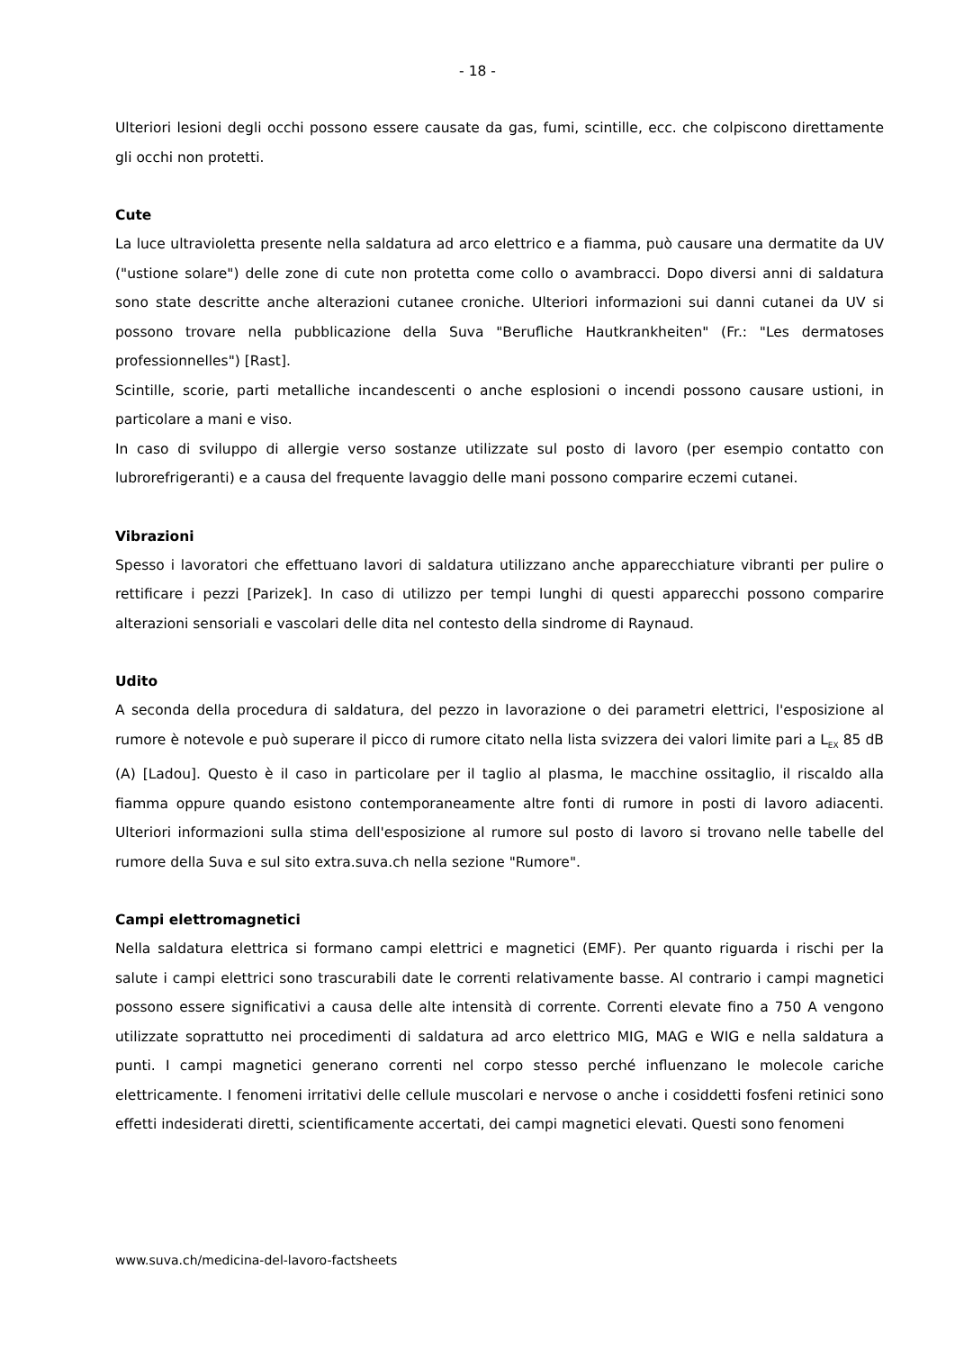- 18 -
Ulteriori lesioni degli occhi possono essere causate da gas, fumi, scintille, ecc. che colpiscono direttamente gli occhi non protetti.
Cute
La luce ultravioletta presente nella saldatura ad arco elettrico e a fiamma, può causare una dermatite da UV ("ustione solare") delle zone di cute non protetta come collo o avambracci. Dopo diversi anni di saldatura sono state descritte anche alterazioni cutanee croniche. Ulteriori informazioni sui danni cutanei da UV si possono trovare nella pubblicazione della Suva "Berufliche Hautkrankheiten" (Fr.: "Les dermatoses professionnelles") [Rast].
Scintille, scorie, parti metalliche incandescenti o anche esplosioni o incendi possono causare ustioni, in particolare a mani e viso.
In caso di sviluppo di allergie verso sostanze utilizzate sul posto di lavoro (per esempio contatto con lubrorefrigeranti) e a causa del frequente lavaggio delle mani possono comparire eczemi cutanei.
Vibrazioni
Spesso i lavoratori che effettuano lavori di saldatura utilizzano anche apparecchiature vibranti per pulire o rettificare i pezzi [Parizek]. In caso di utilizzo per tempi lunghi di questi apparecchi possono comparire alterazioni sensoriali e vascolari delle dita nel contesto della sindrome di Raynaud.
Udito
A seconda della procedura di saldatura, del pezzo in lavorazione o dei parametri elettrici, l'esposizione al rumore è notevole e può superare il picco di rumore citato nella lista svizzera dei valori limite pari a L<sub>EX</sub> 85 dB (A) [Ladou]. Questo è il caso in particolare per il taglio al plasma, le macchine ossitaglio, il riscaldo alla fiamma oppure quando esistono contemporaneamente altre fonti di rumore in posti di lavoro adiacenti. Ulteriori informazioni sulla stima dell'esposizione al rumore sul posto di lavoro si trovano nelle tabelle del rumore della Suva e sul sito extra.suva.ch nella sezione "Rumore".
Campi elettromagnetici
Nella saldatura elettrica si formano campi elettrici e magnetici (EMF). Per quanto riguarda i rischi per la salute i campi elettrici sono trascurabili date le correnti relativamente basse. Al contrario i campi magnetici possono essere significativi a causa delle alte intensità di corrente. Correnti elevate fino a 750 A vengono utilizzate soprattutto nei procedimenti di saldatura ad arco elettrico MIG, MAG e WIG e nella saldatura a punti. I campi magnetici generano correnti nel corpo stesso perché influenzano le molecole cariche elettricamente. I fenomeni irritativi delle cellule muscolari e nervose o anche i cosiddetti fosfeni retinici sono effetti indesiderati diretti, scientificamente accertati, dei campi magnetici elevati. Questi sono fenomeni
www.suva.ch/medicina-del-lavoro-factsheets